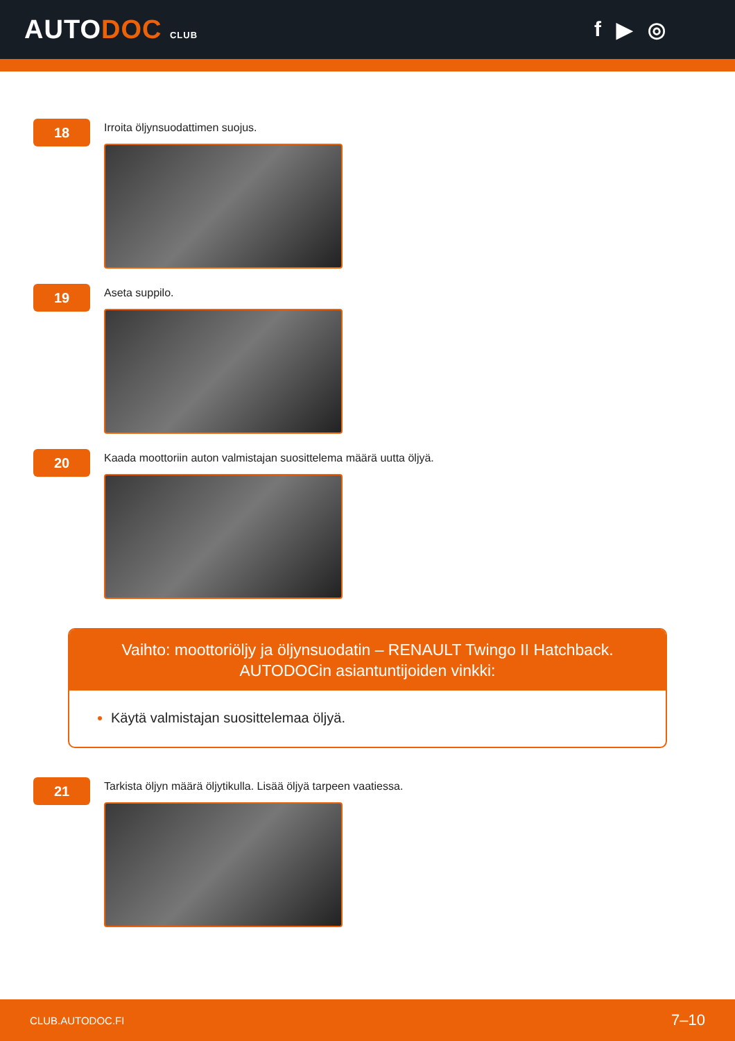AUTODOC CLUB
f ▶ ◎
18
Irroita öljynsuodattimen suojus.
19
Aseta suppilo.
20
Kaada moottoriin auton valmistajan suosittelema määrä uutta öljyä.
Vaihto: moottoriöljy ja öljynsuodatin – RENAULT Twingo II Hatchback.
AUTODOCin asiantuntijoiden vinkki:
Käytä valmistajan suosittelemaa öljyä.
21
Tarkista öljyn määrä öljytikulla. Lisää öljyä tarpeen vaatiessa.
CLUB.AUTODOC.FI 7–10